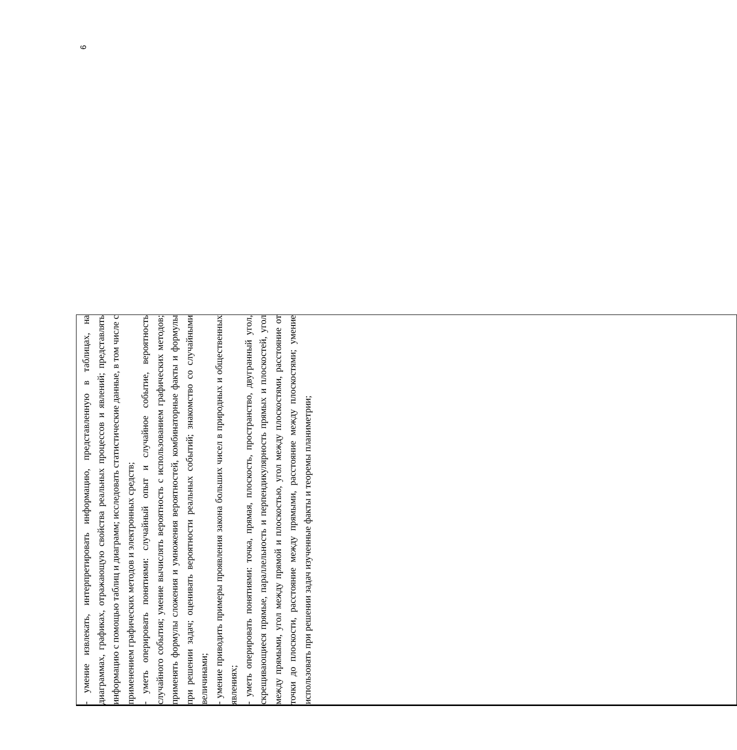| | | - умение извлекать, интерпретировать информацию, представленную в таблицах, на диаграммах, графиках, отражающую свойства реальных процессов и явлений; представлять информацию с помощью таблиц и диаграмм; исследовать статистические данные, в том числе с применением графических методов и электронных средств; - уметь оперировать понятиями: случайный опыт и случайное событие, вероятность случайного события; умение вычислять вероятность с использованием графических методов; применять формулы сложения и умножения вероятностей, комбинаторные факты и формулы при решении задач; оценивать вероятности реальных событий; знакомство со случайными величинами; - умение приводить примеры проявления закона больших чисел в природных и общественных явлениях; - уметь оперировать понятиями: точка, прямая, плоскость, пространство, двугранный угол, скрещивающиеся прямые, параллельность и перпендикулярность прямых и плоскостей, угол между прямыми, угол между прямой и плоскостью, угол между плоскостями, расстояние от точки до плоскости, расстояние между прямыми, расстояние между плоскостями; умение использовать при решении задач изученные факты и теоремы планиметрии; |
6